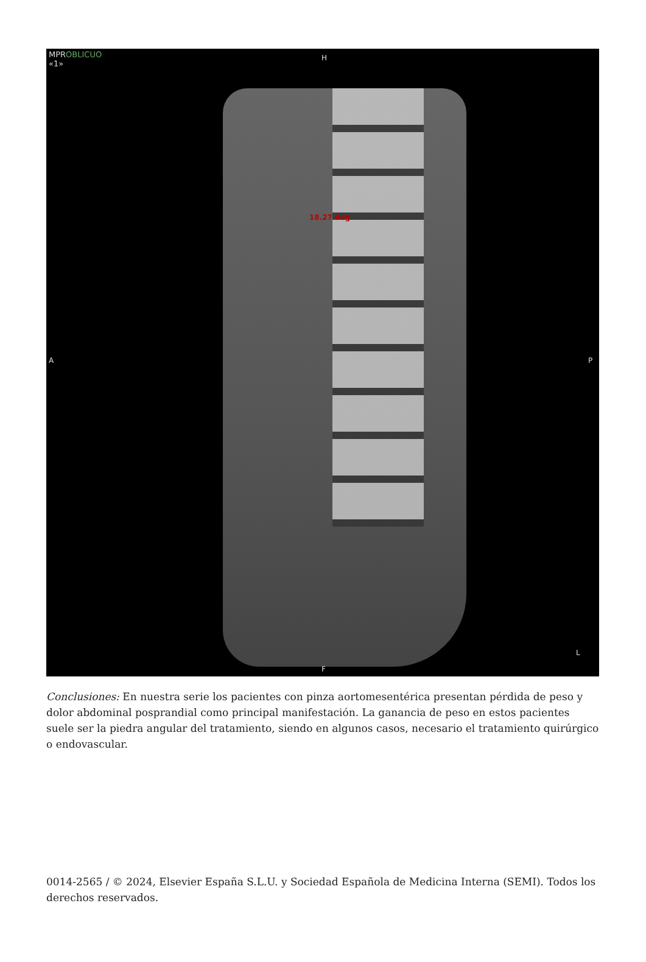MPROBLICUO
«1»
H
A P
18.27 deg
F
L
Conclusiones: En nuestra serie los pacientes con pinza aortomesentérica presentan pérdida de peso y dolor abdominal posprandial como principal manifestación. La ganancia de peso en estos pacientes suele ser la piedra angular del tratamiento, siendo en algunos casos, necesario el tratamiento quirúrgico o endovascular.
0014-2565 / © 2024, Elsevier España S.L.U. y Sociedad Española de Medicina Interna (SEMI). Todos los derechos reservados.